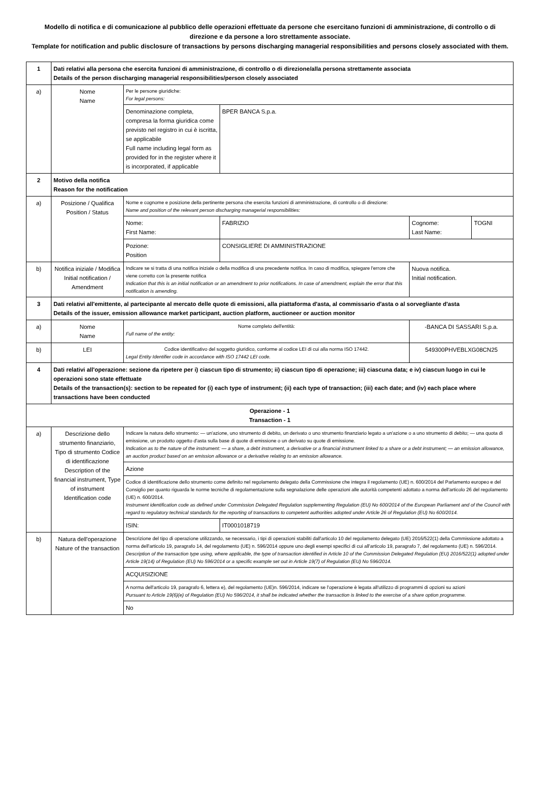Modello di notifica e di comunicazione al pubblico delle operazioni effettuate da persone che esercitano funzioni di amministrazione, di controllo o di direzione e da persone a loro strettamente associate.
Template for notification and public disclosure of transactions by persons discharging managerial responsibilities and persons closely associated with them.
| 1 | Dati relativi alla persona che esercita funzioni di amministrazione, di controllo o di direzione/alla persona strettamente associata Details of the person discharging managerial responsibilities/person closely associated | | | | |
| a) | Nome Name | Per le persone giuridiche: For legal persons: | | | |
| | | Denominazione completa, compresa la forma giuridica come previsto nel registro in cui è iscritta, se applicabile Full name including legal form as provided for in the register where it is incorporated, if applicable | BPER BANCA S.p.a. | | |
| 2 | Motivo della notifica Reason for the notification | | | | |
| a) | Posizione / Qualifica Position / Status | Nome e cognome e posizione della pertinente persona che esercita funzioni di amministrazione, di controllo o di direzione: Name and position of the relevant person discharging managerial responsibilities: | | | |
| | | Nome: First Name: | FABRIZIO | Cognome: Last Name: | TOGNI |
| | | Pozione: Position | CONSIGLIERE DI AMMINISTRAZIONE | | |
| b) | Notifica iniziale / Modifica Initial notification / Amendment | Indicare se si tratta di una notifica iniziale o della modifica di una precedente notifica. In caso di modifica, spiegare l'errore che viene corretto con la presente notifica Indication that this is an initial notification or an amendment to prior notifications. In case of amendment, explain the error that this notification is amending. | | Nuova notifica. Initial notification. | |
| 3 | Dati relativi all'emittente, al partecipante al mercato delle quote di emissioni, alla piattaforma d'asta, al commissario d'asta o al sorvegliante d'asta Details of the issuer, emission allowance market participant, auction platform, auctioneer or auction monitor | | | | |
| a) | Nome Name | Nome completo dell'entità: Full name of the entity: | | -BANCA DI SASSARI S.p.a. | |
| b) | LEI | Codice identificativo del soggetto giuridico, conforme al codice LEI di cui alla norma ISO 17442. Legal Entity Identifier code in accordance with ISO 17442 LEI code. | | 549300PHVEBLXG08CN25 | |
| 4 | Dati relativi all'operazione: sezione da ripetere per i) ciascun tipo di strumento; ii) ciascun tipo di operazione; iii) ciascuna data; e iv) ciascun luogo in cui le operazioni sono state effettuate Details of the transaction(s): section to be repeated for (i) each type of instrument; (ii) each type of transaction; (iii) each date; and (iv) each place where transactions have been conducted | | | | |
| Operazione - 1 Transaction - 1 | | | | | |
| a) | Descrizione dello strumento finanziario, Tipo di strumento Codice di identificazione Description of the financial instrument, Type of instrument Identification code | Indicare la natura dello strumento: — un'azione, uno strumento di debito, un derivato o uno strumento finanziario legato a un'azione o a uno strumento di debito; — una quota di emissione, un prodotto oggetto d'asta sulla base di quote di emissione o un derivato su quote di emissione. Indication as to the nature of the instrument: — a share, a debt instrument, a derivative or a financial instrument linked to a share or a debt instrument; — an emission allowance, an auction product based on an emission allowance or a derivative relating to an emission allowance. | | | |
| | | Azione | | | |
| | | Codice di identificazione dello strumento come definito nel regolamento delegato della Commissione che integra il regolamento (UE) n. 600/2014 del Parlamento europeo e del Consiglio per quanto riguarda le norme tecniche di regolamentazione sulla segnalazione delle operazioni alle autorità competenti adottato a norma dell'articolo 26 del regolamento (UE) n. 600/2014. Instrument identification code as defined under Commission Delegated Regulation supplementing Regulation (EU) No 600/2014 of the European Parliament and of the Council with regard to regulatory technical standards for the reporting of transactions to competent authorities adopted under Article 26 of Regulation (EU) No 600/2014. | | | |
| | | ISIN: | IT0001018719 | | |
| b) | Natura dell'operazione Nature of the transaction | Descrizione del tipo di operazione utilizzando, se necessario, i tipi di operazioni stabiliti dall'articolo 10 del regolamento delegato (UE) 2016/522(1) della Commissione adottato a norma dell'articolo 19, paragrafo 14, del regolamento (UE) n. 596/2014 oppure uno degli esempi specifici di cui all'articolo 19, paragrafo 7, del regolamento (UE) n. 596/2014. Description of the transaction type using, where applicable, the type of transaction identified in Article 10 of the Commission Delegated Regulation (EU) 2016/522(1) adopted under Article 19(14) of Regulation (EU) No 596/2014 or a specific example set out in Article 19(7) of Regulation (EU) No 596/2014. | | | |
| | | ACQUISIZIONE | | | |
| | | A norma dell'articolo 19, paragrafo 6, lettera e), del regolamento (UE)n. 596/2014, indicare se l'operazione è legata all'utilizzo di programmi di opzioni su azioni Pursuant to Article 19(6)(e) of Regulation (EU) No 596/2014, it shall be indicated whether the transaction is linked to the exercise of a share option programme. | | | |
| | | No | | | |